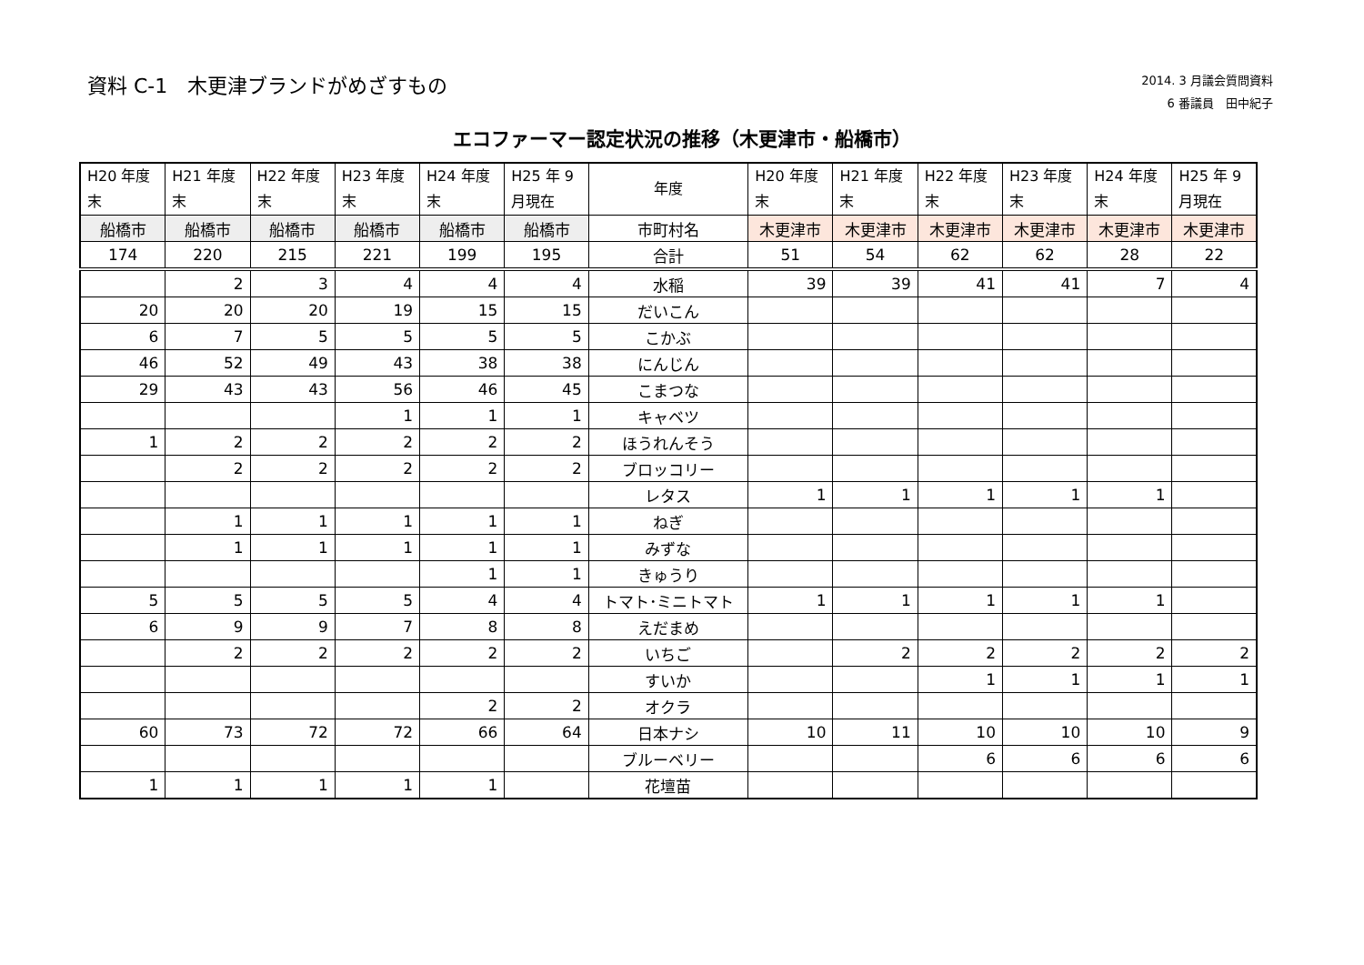資料 C-1　木更津ブランドがめざすもの
2014. 3 月議会質問資料
6 番議員　田中紀子
エコファーマー認定状況の推移（木更津市・船橋市）
| H20 年度 末 | H21 年度 末 | H22 年度 末 | H23 年度 末 | H24 年度 末 | H25 年 9 月現在 | 年度 | H20 年度 末 | H21 年度 末 | H22 年度 末 | H23 年度 末 | H24 年度 末 | H25 年 9 月現在 |
| --- | --- | --- | --- | --- | --- | --- | --- | --- | --- | --- | --- | --- |
| 船橋市 | 船橋市 | 船橋市 | 船橋市 | 船橋市 | 船橋市 | 市町村名 | 木更津市 | 木更津市 | 木更津市 | 木更津市 | 木更津市 | 木更津市 |
| 174 | 220 | 215 | 221 | 199 | 195 | 合計 | 51 | 54 | 62 | 62 | 28 | 22 |
| | 2 | 3 | 4 | 4 | 4 | 水稲 | 39 | 39 | 41 | 41 | 7 | 4 |
| 20 | 20 | 20 | 19 | 15 | 15 | だいこん | | | | | | |
| 6 | 7 | 5 | 5 | 5 | 5 | こかぶ | | | | | | |
| 46 | 52 | 49 | 43 | 38 | 38 | にんじん | | | | | | |
| 29 | 43 | 43 | 56 | 46 | 45 | こまつな | | | | | | |
| | | | 1 | 1 | 1 | キャベツ | | | | | | |
| 1 | 2 | 2 | 2 | 2 | 2 | ほうれんそう | | | | | | |
| | 2 | 2 | 2 | 2 | 2 | ブロッコリー | | | | | | |
| | | | | | | レタス | 1 | 1 | 1 | 1 | 1 | |
| | 1 | 1 | 1 | 1 | 1 | ねぎ | | | | | | |
| | 1 | 1 | 1 | 1 | 1 | みずな | | | | | | |
| | | | | 1 | 1 | きゅうり | | | | | | |
| 5 | 5 | 5 | 5 | 4 | 4 | トマト･ミニトマト | 1 | 1 | 1 | 1 | 1 | |
| 6 | 9 | 9 | 7 | 8 | 8 | えだまめ | | | | | | |
| | 2 | 2 | 2 | 2 | 2 | いちご | | 2 | 2 | 2 | 2 | 2 |
| | | | | | | すいか | | | 1 | 1 | 1 | 1 |
| | | | | 2 | 2 | オクラ | | | | | | |
| 60 | 73 | 72 | 72 | 66 | 64 | 日本ナシ | 10 | 11 | 10 | 10 | 10 | 9 |
| | | | | | | ブルーベリー | | | 6 | 6 | 6 | 6 |
| 1 | 1 | 1 | 1 | 1 | | 花壇苗 | | | | | | |